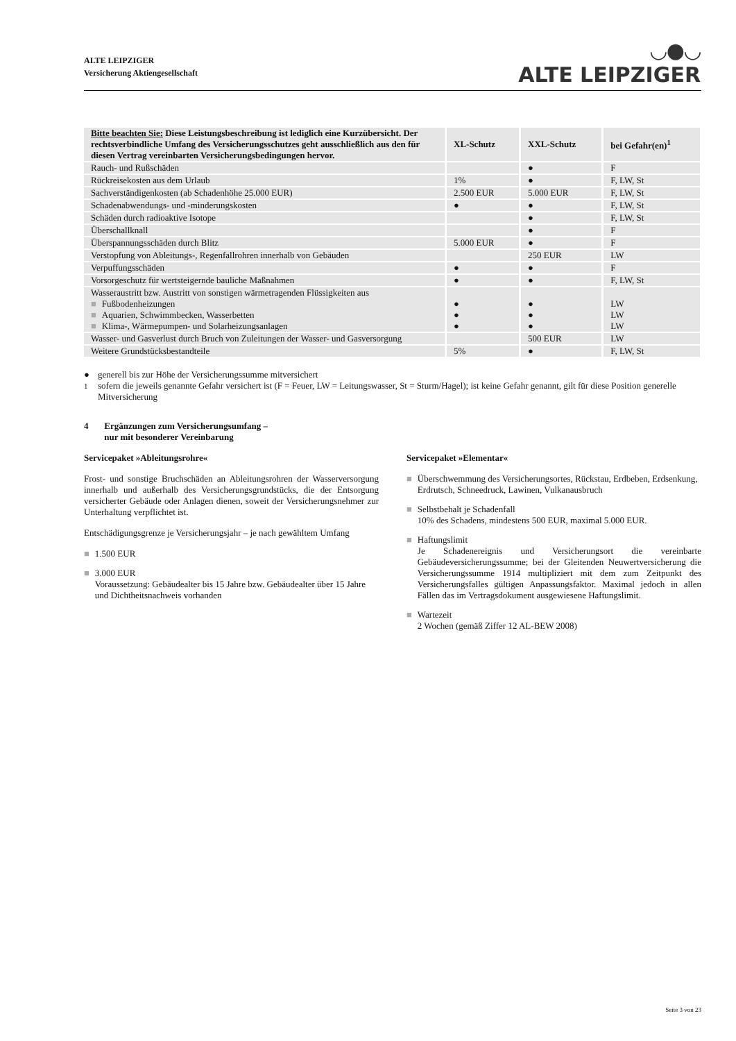ALTE LEIPZIGER
Versicherung Aktiengesellschaft
◡●◡
ALTE LEIPZIGER
| Bitte beachten Sie: Diese Leistungsbeschreibung ist lediglich eine Kurzübersicht. Der rechtsverbindliche Umfang des Versicherungsschutzes geht ausschließlich aus den für diesen Vertrag vereinbarten Versicherungsbedingungen hervor. | XL-Schutz | XXL-Schutz | bei Gefahr(en)<sup>1</sup> |
| --- | --- | --- | --- |
| Rauch- und Rußschäden | | ● | F |
| Rückreisekosten aus dem Urlaub | 1% | ● | F, LW, St |
| Sachverständigenkosten (ab Schadenhöhe 25.000 EUR) | 2.500 EUR | 5.000 EUR | F, LW, St |
| Schadenabwendungs- und -minderungskosten | ● | ● | F, LW, St |
| Schäden durch radioaktive Isotope | | ● | F, LW, St |
| Überschallknall | | ● | F |
| Überspannungsschäden durch Blitz | 5.000 EUR | ● | F |
| Verstopfung von Ableitungs-, Regenfallrohren innerhalb von Gebäuden | | 250 EUR | LW |
| Verpuffungsschäden | ● | ● | F |
| Vorsorgeschutz für wertsteigernde bauliche Maßnahmen | ● | ● | F, LW, St |
| Wasseraustritt bzw. Austritt von sonstigen wärmetragenden Flüssigkeiten aus ■ Fußbodenheizungen ■ Aquarien, Schwimmbecken, Wasserbetten ■ Klima-, Wärmepumpen- und Solarheizungsanlagen | ● ● ● | ● ● ● | LW LW LW |
| Wasser- und Gasverlust durch Bruch von Zuleitungen der Wasser- und Gasversorgung | | 500 EUR | LW |
| Weitere Grundstücksbestandteile | 5% | ● | F, LW, St |
● generell bis zur Höhe der Versicherungssumme mitversichert
<sup>1</sup> sofern die jeweils genannte Gefahr versichert ist (F = Feuer, LW = Leitungswasser, St = Sturm/Hagel); ist keine Gefahr genannt, gilt für diese Position generelle Mitversicherung
4 Ergänzungen zum Versicherungsumfang –
nur mit besonderer Vereinbarung
Servicepaket »Ableitungsrohre«
Frost- und sonstige Bruchschäden an Ableitungsrohren der Wasserversorgung innerhalb und außerhalb des Versicherungsgrundstücks, die der Entsorgung versicherter Gebäude oder Anlagen dienen, soweit der Versicherungsnehmer zur Unterhaltung verpflichtet ist.
Entschädigungsgrenze je Versicherungsjahr – je nach gewähltem Umfang
■ 1.500 EUR
■ 3.000 EUR
Voraussetzung: Gebäudealter bis 15 Jahre bzw. Gebäudealter über 15 Jahre und Dichtheitsnachweis vorhanden
Servicepaket »Elementar«
■ Überschwemmung des Versicherungsortes, Rückstau, Erdbeben, Erdsenkung, Erdrutsch, Schneedruck, Lawinen, Vulkanausbruch
■ Selbstbehalt je Schadenfall
10% des Schadens, mindestens 500 EUR, maximal 5.000 EUR.
■ Haftungslimit
Je Schadenereignis und Versicherungsort die vereinbarte Gebäudeversicherungssumme; bei der Gleitenden Neuwertversicherung die Versicherungssumme 1914 multipliziert mit dem zum Zeitpunkt des Versicherungsfalles gültigen Anpassungsfaktor. Maximal jedoch in allen Fällen das im Vertragsdokument ausgewiesene Haftungslimit.
■ Wartezeit
2 Wochen (gemäß Ziffer 12 AL-BEW 2008)
Seite 3 von 23